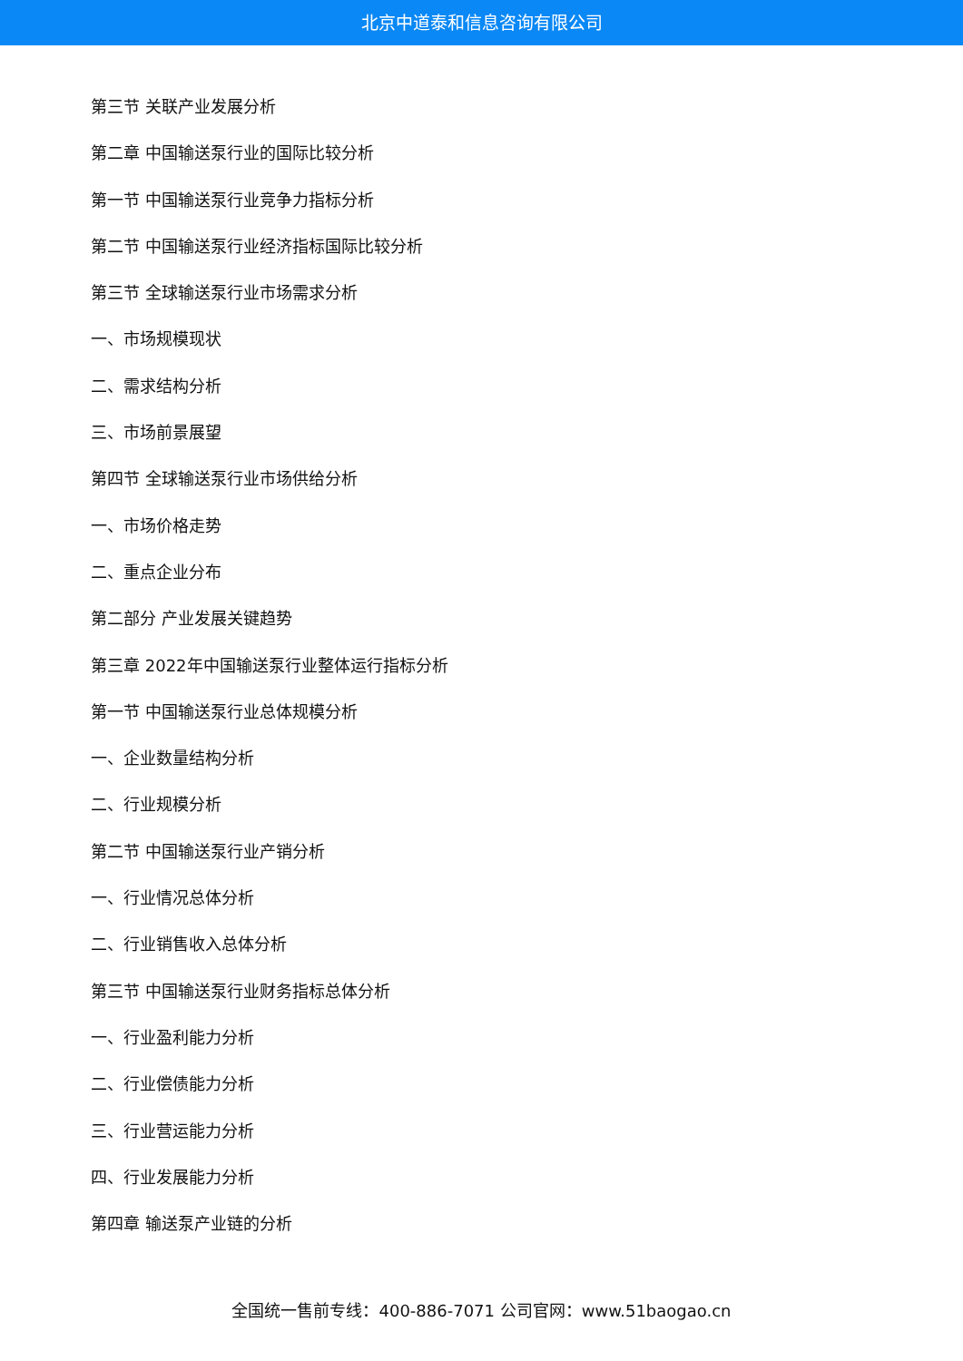北京中道泰和信息咨询有限公司
第三节 关联产业发展分析
第二章 中国输送泵行业的国际比较分析
第一节 中国输送泵行业竞争力指标分析
第二节 中国输送泵行业经济指标国际比较分析
第三节 全球输送泵行业市场需求分析
一、市场规模现状
二、需求结构分析
三、市场前景展望
第四节 全球输送泵行业市场供给分析
一、市场价格走势
二、重点企业分布
第二部分 产业发展关键趋势
第三章 2022年中国输送泵行业整体运行指标分析
第一节 中国输送泵行业总体规模分析
一、企业数量结构分析
二、行业规模分析
第二节 中国输送泵行业产销分析
一、行业情况总体分析
二、行业销售收入总体分析
第三节 中国输送泵行业财务指标总体分析
一、行业盈利能力分析
二、行业偿债能力分析
三、行业营运能力分析
四、行业发展能力分析
第四章 输送泵产业链的分析
全国统一售前专线：400-886-7071 公司官网：www.51baogao.cn